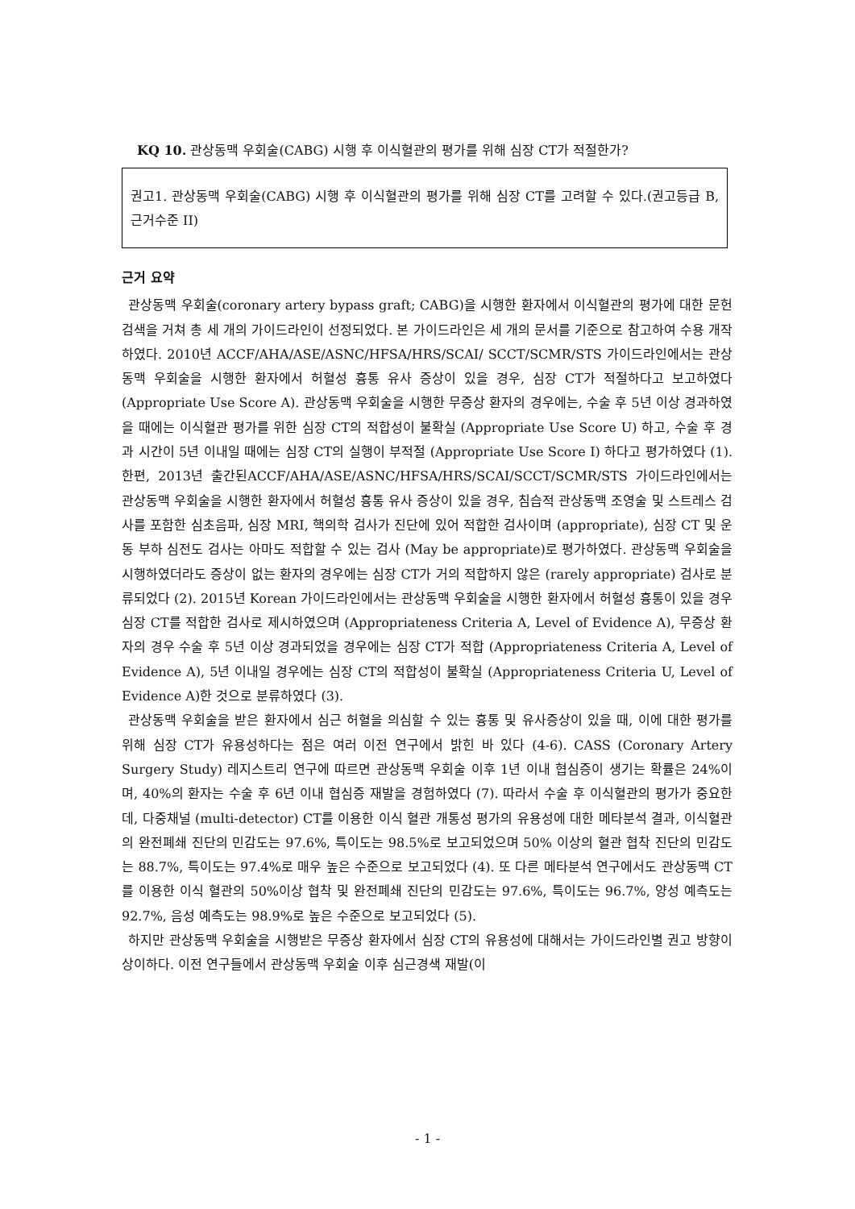KQ 10. 관상동맥 우회술(CABG) 시행 후 이식혈관의 평가를 위해 심장 CT가 적절한가?
권고1. 관상동맥 우회술(CABG) 시행 후 이식혈관의 평가를 위해 심장 CT를 고려할 수 있다.(권고등급 B, 근거수준 II)
근거 요약
관상동맥 우회술(coronary artery bypass graft; CABG)을 시행한 환자에서 이식혈관의 평가에 대한 문헌 검색을 거쳐 총 세 개의 가이드라인이 선정되었다. 본 가이드라인은 세 개의 문서를 기준으로 참고하여 수용 개작 하였다. 2010년 ACCF/AHA/ASE/ASNC/HFSA/HRS/SCAI/ SCCT/SCMR/STS 가이드라인에서는 관상동맥 우회술을 시행한 환자에서 허혈성 흉통 유사 증상이 있을 경우, 심장 CT가 적절하다고 보고하였다 (Appropriate Use Score A). 관상동맥 우회술을 시행한 무증상 환자의 경우에는, 수술 후 5년 이상 경과하였을 때에는 이식혈관 평가를 위한 심장 CT의 적합성이 불확실 (Appropriate Use Score U) 하고, 수술 후 경과 시간이 5년 이내일 때에는 심장 CT의 실행이 부적절 (Appropriate Use Score I) 하다고 평가하였다 (1). 한편, 2013년 출간된ACCF/AHA/ASE/ASNC/HFSA/HRS/SCAI/SCCT/SCMR/STS 가이드라인에서는 관상동맥 우회술을 시행한 환자에서 허혈성 흉통 유사 증상이 있을 경우, 침습적 관상동맥 조영술 및 스트레스 검사를 포함한 심초음파, 심장 MRI, 핵의학 검사가 진단에 있어 적합한 검사이며 (appropriate), 심장 CT 및 운동 부하 심전도 검사는 아마도 적합할 수 있는 검사 (May be appropriate)로 평가하였다. 관상동맥 우회술을 시행하였더라도 증상이 없는 환자의 경우에는 심장 CT가 거의 적합하지 않은 (rarely appropriate) 검사로 분류되었다 (2). 2015년 Korean 가이드라인에서는 관상동맥 우회술을 시행한 환자에서 허혈성 흉통이 있을 경우 심장 CT를 적합한 검사로 제시하였으며 (Appropriateness Criteria A, Level of Evidence A), 무증상 환자의 경우 수술 후 5년 이상 경과되었을 경우에는 심장 CT가 적합 (Appropriateness Criteria A, Level of Evidence A), 5년 이내일 경우에는 심장 CT의 적합성이 불확실 (Appropriateness Criteria U, Level of Evidence A)한 것으로 분류하였다 (3).
관상동맥 우회술을 받은 환자에서 심근 허혈을 의심할 수 있는 흉통 및 유사증상이 있을 때, 이에 대한 평가를 위해 심장 CT가 유용성하다는 점은 여러 이전 연구에서 밝힌 바 있다 (4-6). CASS (Coronary Artery Surgery Study) 레지스트리 연구에 따르면 관상동맥 우회술 이후 1년 이내 협심증이 생기는 확률은 24%이며, 40%의 환자는 수술 후 6년 이내 협심증 재발을 경험하였다 (7). 따라서 수술 후 이식혈관의 평가가 중요한데, 다중채널 (multi-detector) CT를 이용한 이식 혈관 개통성 평가의 유용성에 대한 메타분석 결과, 이식혈관의 완전폐쇄 진단의 민감도는 97.6%, 특이도는 98.5%로 보고되었으며 50% 이상의 혈관 협착 진단의 민감도는 88.7%, 특이도는 97.4%로 매우 높은 수준으로 보고되었다 (4). 또 다른 메타분석 연구에서도 관상동맥 CT를 이용한 이식 혈관의 50%이상 협착 및 완전폐쇄 진단의 민감도는 97.6%, 특이도는 96.7%, 양성 예측도는 92.7%, 음성 예측도는 98.9%로 높은 수준으로 보고되었다 (5).
하지만 관상동맥 우회술을 시행받은 무증상 환자에서 심장 CT의 유용성에 대해서는 가이드라인별 권고 방향이 상이하다. 이전 연구들에서 관상동맥 우회술 이후 심근경색 재발(이
- 1 -